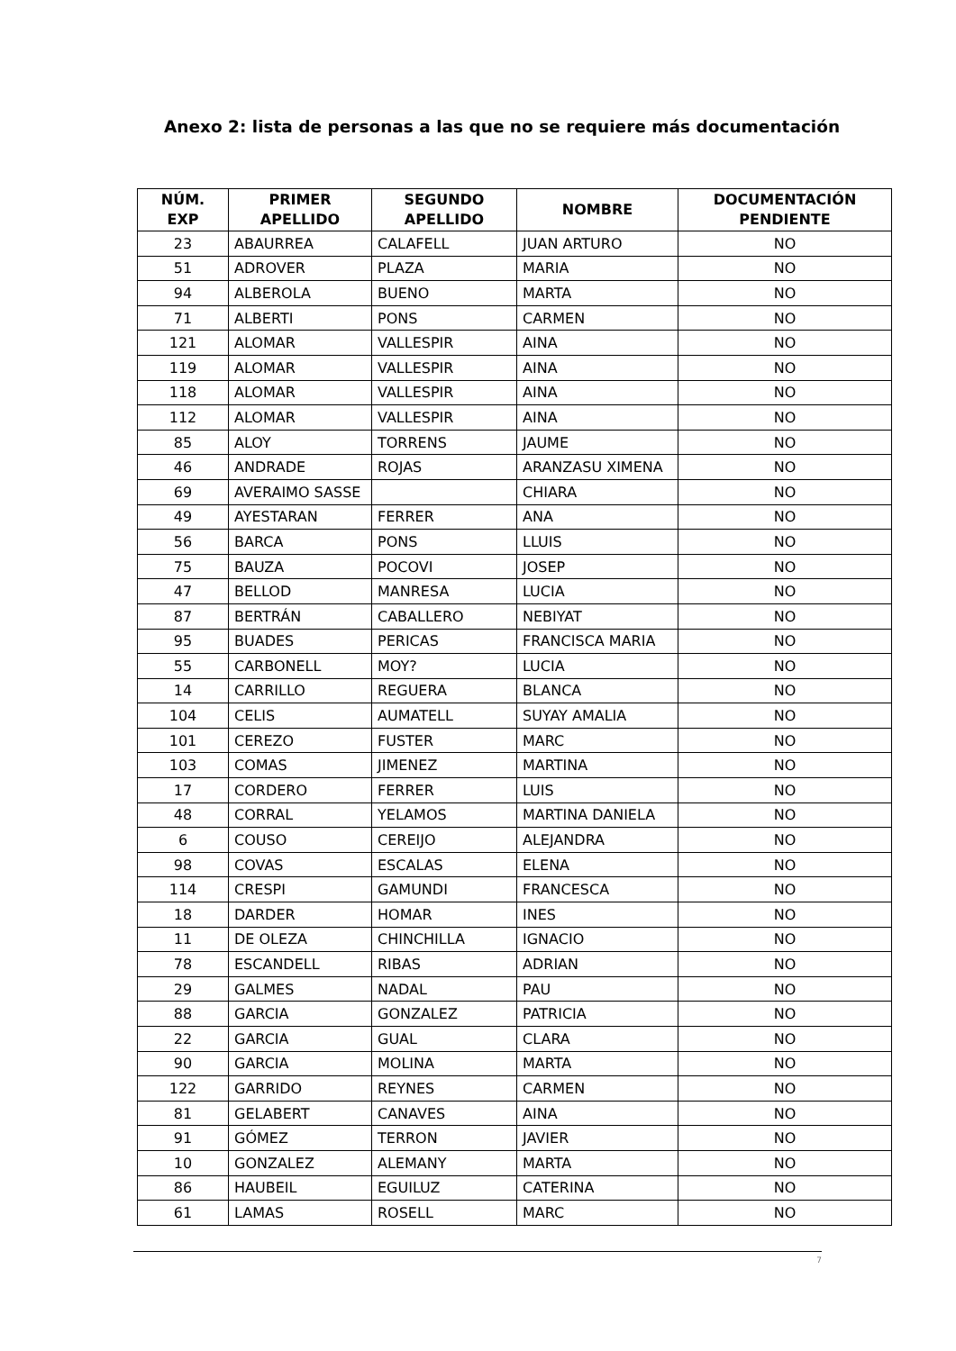Anexo 2: lista de personas a las que no se requiere más documentación
| NÚM. EXP | PRIMER APELLIDO | SEGUNDO APELLIDO | NOMBRE | DOCUMENTACIÓN PENDIENTE |
| --- | --- | --- | --- | --- |
| 23 | ABAURREA | CALAFELL | JUAN ARTURO | NO |
| 51 | ADROVER | PLAZA | MARIA | NO |
| 94 | ALBEROLA | BUENO | MARTA | NO |
| 71 | ALBERTI | PONS | CARMEN | NO |
| 121 | ALOMAR | VALLESPIR | AINA | NO |
| 119 | ALOMAR | VALLESPIR | AINA | NO |
| 118 | ALOMAR | VALLESPIR | AINA | NO |
| 112 | ALOMAR | VALLESPIR | AINA | NO |
| 85 | ALOY | TORRENS | JAUME | NO |
| 46 | ANDRADE | ROJAS | ARANZASU XIMENA | NO |
| 69 | AVERAIMO SASSE | | CHIARA | NO |
| 49 | AYESTARAN | FERRER | ANA | NO |
| 56 | BARCA | PONS | LLUIS | NO |
| 75 | BAUZA | POCOVI | JOSEP | NO |
| 47 | BELLOD | MANRESA | LUCIA | NO |
| 87 | BERTRÁN | CABALLERO | NEBIYAT | NO |
| 95 | BUADES | PERICAS | FRANCISCA MARIA | NO |
| 55 | CARBONELL | MOY? | LUCIA | NO |
| 14 | CARRILLO | REGUERA | BLANCA | NO |
| 104 | CELIS | AUMATELL | SUYAY AMALIA | NO |
| 101 | CEREZO | FUSTER | MARC | NO |
| 103 | COMAS | JIMENEZ | MARTINA | NO |
| 17 | CORDERO | FERRER | LUIS | NO |
| 48 | CORRAL | YELAMOS | MARTINA DANIELA | NO |
| 6 | COUSO | CEREIJO | ALEJANDRA | NO |
| 98 | COVAS | ESCALAS | ELENA | NO |
| 114 | CRESPI | GAMUNDI | FRANCESCA | NO |
| 18 | DARDER | HOMAR | INES | NO |
| 11 | DE OLEZA | CHINCHILLA | IGNACIO | NO |
| 78 | ESCANDELL | RIBAS | ADRIAN | NO |
| 29 | GALMES | NADAL | PAU | NO |
| 88 | GARCIA | GONZALEZ | PATRICIA | NO |
| 22 | GARCIA | GUAL | CLARA | NO |
| 90 | GARCIA | MOLINA | MARTA | NO |
| 122 | GARRIDO | REYNES | CARMEN | NO |
| 81 | GELABERT | CANAVES | AINA | NO |
| 91 | GÓMEZ | TERRON | JAVIER | NO |
| 10 | GONZALEZ | ALEMANY | MARTA | NO |
| 86 | HAUBEIL | EGUILUZ | CATERINA | NO |
| 61 | LAMAS | ROSELL | MARC | NO |
7